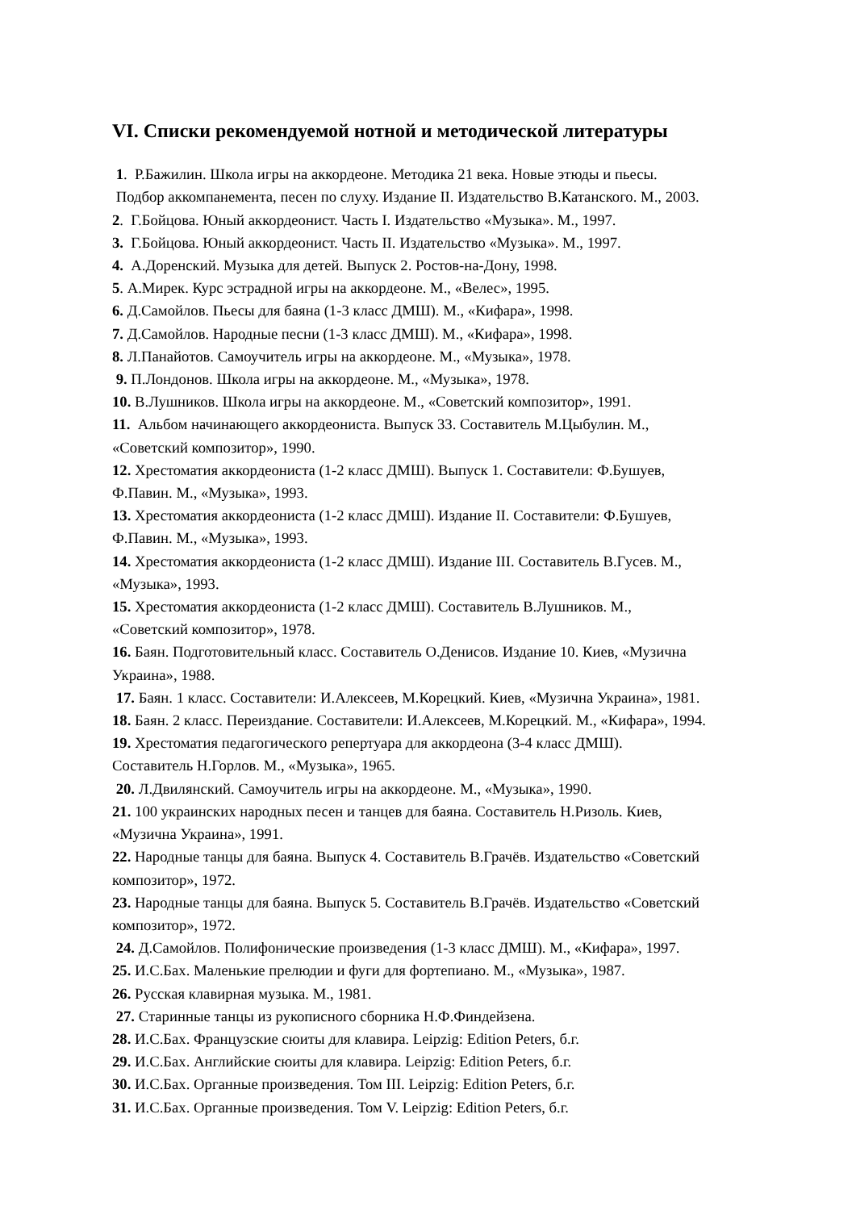VI. Списки рекомендуемой нотной и методической литературы
1. Р.Бажилин. Школа игры на аккордеоне. Методика 21 века. Новые этюды и пьесы.
Подбор аккомпанемента, песен по слуху. Издание II. Издательство В.Катанского. М., 2003.
2. Г.Бойцова. Юный аккордеонист. Часть I. Издательство «Музыка». М., 1997.
3. Г.Бойцова. Юный аккордеонист. Часть II. Издательство «Музыка». М., 1997.
4. А.Доренский. Музыка для детей. Выпуск 2. Ростов-на-Дону, 1998.
5. А.Мирек. Курс эстрадной игры на аккордеоне. М., «Велес», 1995.
6. Д.Самойлов. Пьесы для баяна (1-3 класс ДМШ). М., «Кифара», 1998.
7. Д.Самойлов. Народные песни (1-3 класс ДМШ). М., «Кифара», 1998.
8. Л.Панайотов. Самоучитель игры на аккордеоне. М., «Музыка», 1978.
9. П.Лондонов. Школа игры на аккордеоне. М., «Музыка», 1978.
10. В.Лушников. Школа игры на аккордеоне. М., «Советский композитор», 1991.
11. Альбом начинающего аккордеониста. Выпуск 33. Составитель М.Цыбулин. М.,
«Советский композитор», 1990.
12. Хрестоматия аккордеониста (1-2 класс ДМШ). Выпуск 1. Составители: Ф.Бушуев,
Ф.Павин. М., «Музыка», 1993.
13. Хрестоматия аккордеониста (1-2 класс ДМШ). Издание II. Составители: Ф.Бушуев,
Ф.Павин. М., «Музыка», 1993.
14. Хрестоматия аккордеониста (1-2 класс ДМШ). Издание III. Составитель В.Гусев. М.,
«Музыка», 1993.
15. Хрестоматия аккордеониста (1-2 класс ДМШ). Составитель В.Лушников. М.,
«Советский композитор», 1978.
16. Баян. Подготовительный класс. Составитель О.Денисов. Издание 10. Киев, «Музична
Украина», 1988.
17. Баян. 1 класс. Составители: И.Алексеев, М.Корецкий. Киев, «Музична Украина», 1981.
18. Баян. 2 класс. Переиздание. Составители: И.Алексеев, М.Корецкий. М., «Кифара», 1994.
19. Хрестоматия педагогического репертуара для аккордеона (3-4 класс ДМШ).
Составитель Н.Горлов. М., «Музыка», 1965.
20. Л.Двилянский. Самоучитель игры на аккордеоне. М., «Музыка», 1990.
21. 100 украинских народных песен и танцев для баяна. Составитель Н.Ризоль. Киев,
«Музична Украина», 1991.
22. Народные танцы для баяна. Выпуск 4. Составитель В.Грачёв. Издательство «Советский
композитор», 1972.
23. Народные танцы для баяна. Выпуск 5. Составитель В.Грачёв. Издательство «Советский
композитор», 1972.
24. Д.Самойлов. Полифонические произведения (1-3 класс ДМШ). М., «Кифара», 1997.
25. И.С.Бах. Маленькие прелюдии и фуги для фортепиано. М., «Музыка», 1987.
26. Русская клавирная музыка. М., 1981.
27. Старинные танцы из рукописного сборника Н.Ф.Финдейзена.
28. И.С.Бах. Французские сюиты для клавира. Leipzig: Edition Peters, б.г.
29. И.С.Бах. Английские сюиты для клавира. Leipzig: Edition Peters, б.г.
30. И.С.Бах. Органные произведения. Том III. Leipzig: Edition Peters, б.г.
31. И.С.Бах. Органные произведения. Том V. Leipzig: Edition Peters, б.г.